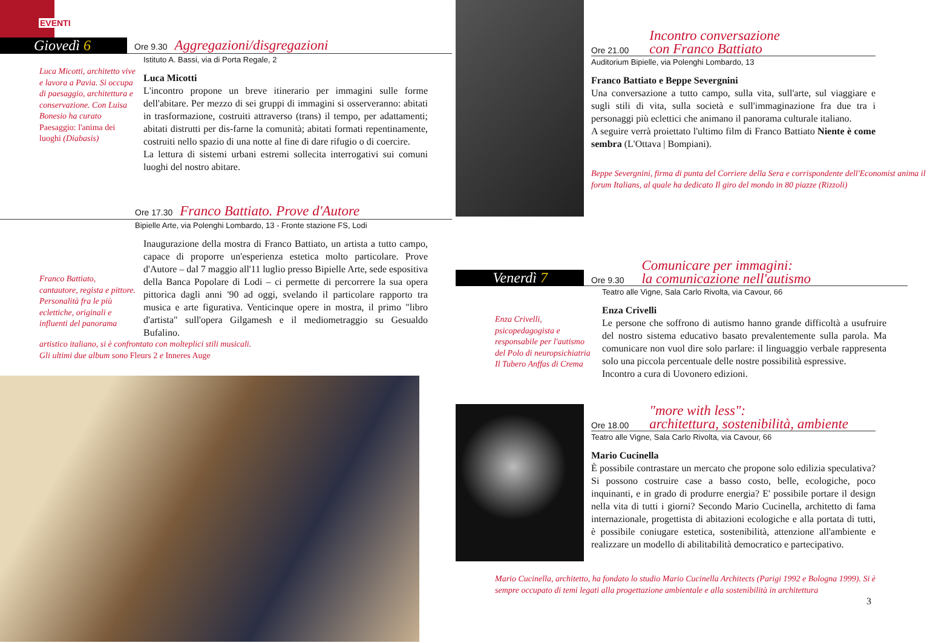EVENTI
Giovedì 6
Ore 9.30 Aggregazioni/disgregazioni
Luca Micotti, architetto vive e lavora a Pavia. Si occupa di paesaggio, architettura e conservazione. Con Luisa Bonesio ha curato Paesaggio: l'anima dei luoghi (Diabasis)
Istituto A. Bassi, via di Porta Regale, 2
Luca Micotti
L'incontro propone un breve itinerario per immagini sulle forme dell'abitare. Per mezzo di sei gruppi di immagini si osserveranno: abitati in trasformazione, costruiti attraverso (trans) il tempo, per adattamenti; abitati distrutti per dis-farne la comunità; abitati formati repentinamente, costruiti nello spazio di una notte al fine di dare rifugio o di coercire.
La lettura di sistemi urbani estremi sollecita interrogativi sui comuni luoghi del nostro abitare.
Ore 17.30 Franco Battiato. Prove d'Autore
Bipielle Arte, via Polenghi Lombardo, 13 - Fronte stazione FS, Lodi
Franco Battiato, cantautore, regista e pittore. Personalità fra le più eclettiche, originali e influenti del panorama
Inaugurazione della mostra di Franco Battiato, un artista a tutto campo, capace di proporre un'esperienza estetica molto particolare. Prove d'Autore – dal 7 maggio all'11 luglio presso Bipielle Arte, sede espositiva della Banca Popolare di Lodi – ci permette di percorrere la sua opera pittorica dagli anni '90 ad oggi, svelando il particolare rapporto tra musica e arte figurativa. Venticinque opere in mostra, il primo "libro d'artista" sull'opera Gilgamesh e il mediometraggio su Gesualdo Bufalino.
artistico italiano, si è confrontato con molteplici stili musicali.
Gli ultimi due album sono Fleurs 2 e Inneres Auge
Ore 21.00 Incontro conversazione
con Franco Battiato
Auditorium Bipielle, via Polenghi Lombardo, 13
Franco Battiato e Beppe Severgnini
Una conversazione a tutto campo, sulla vita, sull'arte, sul viaggiare e sugli stili di vita, sulla società e sull'immaginazione fra due tra i personaggi più eclettici che animano il panorama culturale italiano.
A seguire verrà proiettato l'ultimo film di Franco Battiato Niente è come sembra (L'Ottava | Bompiani).
Beppe Severgnini, firma di punta del Corriere della Sera e corrispondente dell'Economist anima il forum Italians, al quale ha dedicato Il giro del mondo in 80 piazze (Rizzoli)
Venerdì 7
Ore 9.30 Comunicare per immagini:
la comunicazione nell'autismo
Enza Crivelli, psicopedagogista e responsabile per l'autismo del Polo di neuropsichiatria Il Tubero Anffas di Crema
Teatro alle Vigne, Sala Carlo Rivolta, via Cavour, 66
Enza Crivelli
Le persone che soffrono di autismo hanno grande difficoltà a usufruire del nostro sistema educativo basato prevalentemente sulla parola. Ma comunicare non vuol dire solo parlare: il linguaggio verbale rappresenta solo una piccola percentuale delle nostre possibilità espressive.
Incontro a cura di Uovonero edizioni.
Ore 18.00 "more with less":
architettura, sostenibilità, ambiente
Teatro alle Vigne, Sala Carlo Rivolta, via Cavour, 66
Mario Cucinella
È possibile contrastare un mercato che propone solo edilizia speculativa? Si possono costruire case a basso costo, belle, ecologiche, poco inquinanti, e in grado di produrre energia? E' possibile portare il design nella vita di tutti i giorni? Secondo Mario Cucinella, architetto di fama internazionale, progettista di abitazioni ecologiche e alla portata di tutti, è possibile coniugare estetica, sostenibilità, attenzione all'ambiente e realizzare un modello di abilitabilità democratico e partecipativo.
Mario Cucinella, architetto, ha fondato lo studio Mario Cucinella Architects (Parigi 1992 e Bologna 1999). Si è sempre occupato di temi legati alla progettazione ambientale e alla sostenibilità in architettura
3